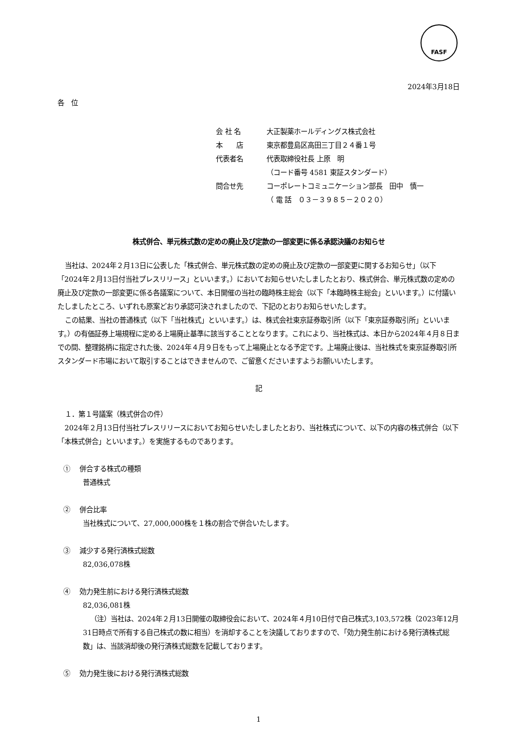FASF
2024年3月18日
各　位
会 社 名 大正製薬ホールディングス株式会社
本　　店 東京都豊島区高田三丁目２４番１号
代表者名 代表取締役社長 上原　明
（コード番号 4581 東証スタンダード）
問合せ先 コーポレートコミュニケーション部長　田中　慎一
（ 電 話　０３－３９８５－２０２０）
株式併合、単元株式数の定めの廃止及び定款の一部変更に係る承認決議のお知らせ
当社は、2024年２月13日に公表した「株式併合、単元株式数の定めの廃止及び定款の一部変更に関するお知らせ」（以下「2024年２月13日付当社プレスリリース」といいます。）においてお知らせいたしましたとおり、株式併合、単元株式数の定めの廃止及び定款の一部変更に係る各議案について、本日開催の当社の臨時株主総会（以下「本臨時株主総会」といいます。）に付議いたしましたところ、いずれも原案どおり承認可決されましたので、下記のとおりお知らせいたします。
この結果、当社の普通株式（以下「当社株式」といいます。）は、株式会社東京証券取引所（以下「東京証券取引所」といいます。）の有価証券上場規程に定める上場廃止基準に該当することとなります。これにより、当社株式は、本日から2024年４月８日までの間、整理銘柄に指定された後、2024年４月９日をもって上場廃止となる予定です。上場廃止後は、当社株式を東京証券取引所スタンダード市場において取引することはできませんので、ご留意くださいますようお願いいたします。
記
１．第１号議案（株式併合の件）
2024年２月13日付当社プレスリリースにおいてお知らせいたしましたとおり、当社株式について、以下の内容の株式併合（以下「本株式併合」といいます。）を実施するものであります。
①　 併合する株式の種類
普通株式
②　 併合比率
当社株式について、27,000,000株を１株の割合で併合いたします。
③　 減少する発行済株式総数
82,036,078株
④　 効力発生前における発行済株式総数
82,036,081株
（注）当社は、2024年２月13日開催の取締役会において、2024年４月10日付で自己株式3,103,572株（2023年12月31日時点で所有する自己株式の数に相当）を消却することを決議しておりますので、「効力発生前における発行済株式総数」は、当該消却後の発行済株式総数を記載しております。
⑤　 効力発生後における発行済株式総数
1